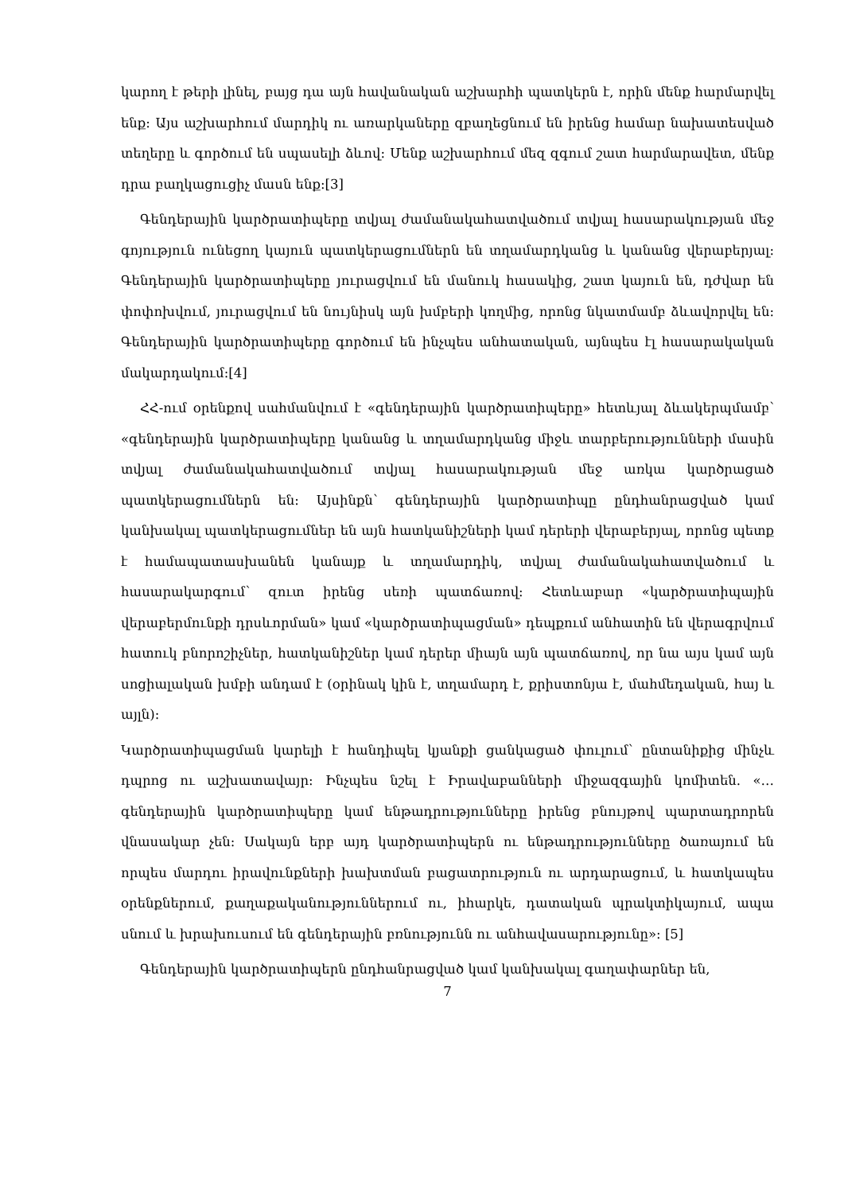կարող է թերի լինել, բայց դա այն հավանական աշխարհի պատկերն է, որին մենք հարմարվել ենք։ Այս աշխարհում մարդիկ ու առարկաները զբաղեցնում են իրենց համար նախատեսված տեղերը և գործում են սպասելի ձևով։ Մենք աշխարհում մեզ զգում շատ հարմարավետ, մենք դրա բաղկացուցիչ մասն ենք։[3]
Գենդերային կարծրատիպերը տվյալ ժամանակահատվածում տվյալ հասարակության մեջ գոյություն ունեցող կայուն պատկերացումներն են տղամարդկանց և կանանց վերաբերյալ։ Գենդերային կարծրատիպերը յուրացվում են մանուկ հասակից, շատ կայուն են, դժվար են փոփոխվում, յուրացվում են նույնիսկ այն խմբերի կողմից, որոնց նկատմամբ ձևավորվել են։ Գենդերային կարծրատիպերը գործում են ինչպես անհատական, այնպես էլ հասարակական մակարդակում։[4]
ՀՀ-ում օրենքով սահմանվում է «գենդերային կարծրատիպերը» հետևյալ ձևակերպմամբ՝ «գենդերային կարծրատիպերը կանանց և տղամարդկանց միջև տարբերությունների մասին տվյալ ժամանակահատվածում տվյալ հասարակության մեջ առկա կարծրացած պատկերացումներն են։ Այսինքն՝ գենդերային կարծրատիպը ընդհանրացված կամ կանխակալ պատկերացումներ են այն հատկանիշների կամ դերերի վերաբերյալ, որոնց պետք է համապատասխանեն կանայք և տղամարդիկ, տվյալ ժամանակահատվածում և հասարակարգում՝ զուտ իրենց սեռի պատճառով։ Հետևաբար «կարծրատիպային վերաբերմունքի դրսևորման» կամ «կարծրատիպացման» դեպքում անհատին են վերագրվում հատուկ բնորոշիչներ, հատկանիշներ կամ դերեր միայն այն պատճառով, որ նա այս կամ այն սոցիալական խմբի անդամ է (օրինակ կին է, տղամարդ է, քրիստոնյա է, մահմեդական, հայ և այլն)։
Կարծրատիպացման կարելի է հանդիպել կյանքի ցանկացած փուլում՝ ընտանիքից մինչև դպրոց ու աշխատավայր։ Ինչպես նշել է Իրավաբանների միջազգային կոմիտեն. «…գենդերային կարծրատիպերը կամ ենթադրությունները իրենց բնույթով պարտադրորեն վնասակար չեն։ Սակայն երբ այդ կարծրատիպերն ու ենթադրությունները ծառայում են որպես մարդու իրավունքների խախտման բացատրություն ու արդարացում, և հատկապես օրենքներում, քաղաքականություններում ու, իհարկե, դատական պրակտիկայում, ապա սնում և խրախուսում են գենդերային բռնությունն ու անհավասարությունը»։ [5]
Գենդերային կարծրատիպերն ընդհանրացված կամ կանխակալ գաղափարներ են,
7